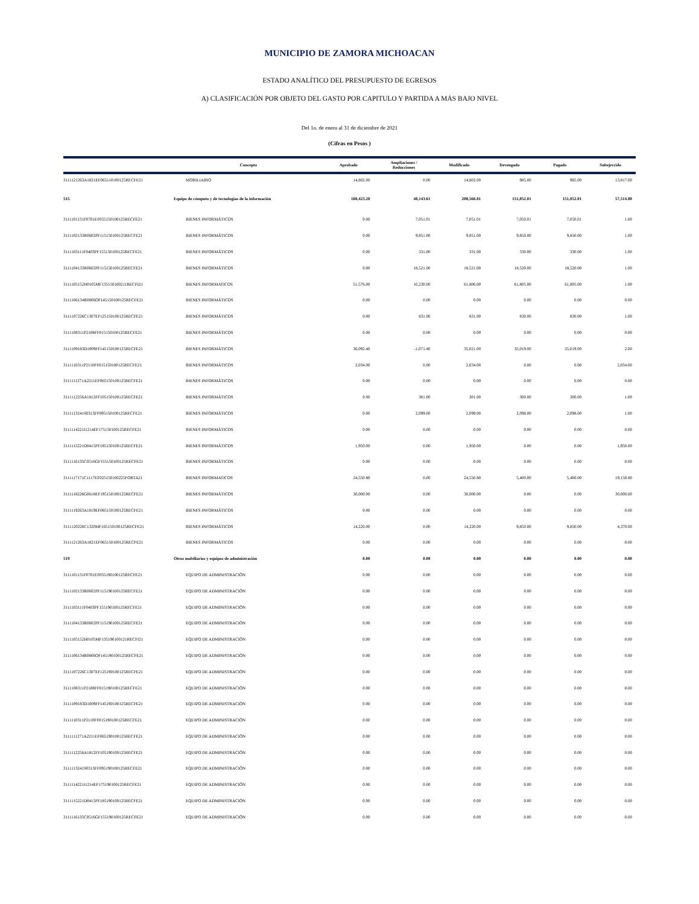MUNICIPIO DE ZAMORA MICHOACAN
ESTADO ANALÍTICO DEL PRESUPUESTO DE EGRESOS
A) CLASIFICACIÓN POR OBJETO DEL GASTO POR CAPITULO Y PARTIDA A MÁS BAJO NIVEL
Del 1o. de enero al 31 de diciembre de 2021
(Cifras en Pesos )
| | Concepto | Aprobado | Ampliaciones / Reducciones | Modificado | Devengado | Pagado | Subejercido |
| --- | --- | --- | --- | --- | --- | --- | --- |
| 3111121263A1821EF065110100125RECFE21 | MOBILIARIO | 14,802.00 | 0.00 | 14,802.00 | 985.00 | 985.00 | 13,817.00 |
| 515 | Equipo de cómputo y de tecnologías de la información | 160,423.20 | 48,143.61 | 208,566.81 | 151,052.01 | 151,052.01 | 57,514.80 |
| 3111101131F0701EF055150100125RECFE21 | BIENES INFORMÁTICOS | 0.00 | 7,051.01 | 7,051.01 | 7,050.01 | 7,050.01 | 1.00 |
| 3111102133R0602PF115150100125RECFE21 | BIENES INFORMÁTICOS | 0.00 | 9,851.00 | 9,851.00 | 9,850.00 | 9,850.00 | 1.00 |
| 3111103111F0403PF155150100125RECFE21 | BIENES INFORMÁTICOS | 0.00 | 331.00 | 331.00 | 330.00 | 330.00 | 1.00 |
| 3111104133R0602PF115150100125RECFE21 | BIENES INFORMÁTICOS | 0.00 | 18,521.00 | 18,521.00 | 18,520.00 | 18,520.00 | 1.00 |
| 3111105152H0105MF135150100211RECFI21 | BIENES INFORMATICOS | 51,576.00 | 10,230.00 | 61,806.00 | 61,805.00 | 61,805.00 | 1.00 |
| 3111106134R0806OF145150100125RECFE21 | BIENES INFORMÁTICOS | 0.00 | 0.00 | 0.00 | 0.00 | 0.00 | 0.00 |
| 3111107226C1307EF125150100125RECFE21 | BIENES INFORMÁTICOS | 0.00 | 831.00 | 831.00 | 830.00 | 830.00 | 1.00 |
| 3111108311P2108FF015150100125RECFE21 | BIENES INFORMÁTICOS | 0.00 | 0.00 | 0.00 | 0.00 | 0.00 | 0.00 |
| 3111109183D1009FF145150100125RECFE21 | BIENES INFORMÁTICOS | 36,092.40 | -1,071.40 | 35,021.00 | 35,019.00 | 35,019.00 | 2.00 |
| 3111110311P2110FF015150100125RECFE21 | BIENES INFORMÁTICOS | 2,034.00 | 0.00 | 2,034.00 | 0.00 | 0.00 | 2,034.00 |
| 3111111271A2211EF065150100125RECFE21 | BIENES INFORMÁTICOS | 0.00 | 0.00 | 0.00 | 0.00 | 0.00 | 0.00 |
| 3111112256A1812FF105150100125RECFE21 | BIENES INFORMÁTICOS | 0.00 | 301.00 | 301.00 | 300.00 | 300.00 | 1.00 |
| 3111113241S0313FF095150100125RECFE21 | BIENES INFORMÁTICOS | 0.00 | 2,099.00 | 2,099.00 | 2,098.00 | 2,098.00 | 1.00 |
| 3111114221I1214EF175150100125RECFE21 | BIENES INFORMÁTICOS | 0.00 | 0.00 | 0.00 | 0.00 | 0.00 | 0.00 |
| 3111115221D0415PF185150100125RECFE21 | BIENES INFORMÁTICOS | 1,950.00 | 0.00 | 1,950.00 | 0.00 | 0.00 | 1,950.00 |
| 3111116135C0516GF155150100125RECFE21 | BIENES INFORMÁTICOS | 0.00 | 0.00 | 0.00 | 0.00 | 0.00 | 0.00 |
| 3111117171C1117EF025150100225FORTA21 | BIENES INFORMATICOS | 24,550.80 | 0.00 | 24,550.80 | 5,400.00 | 5,400.00 | 19,150.80 |
| 3111118226G0618EF195150100125RECFE21 | BIENES INFORMÁTICOS | 30,000.00 | 0.00 | 30,000.00 | 0.00 | 0.00 | 30,000.00 |
| 3111119263A1819EF085150100125RECFE21 | BIENES INFORMÁTICOS | 0.00 | 0.00 | 0.00 | 0.00 | 0.00 | 0.00 |
| 3111120226C1320MF165150100125RECFE21 | BIENES INFORMÁTICOS | 14,220.00 | 0.00 | 14,220.00 | 9,850.00 | 9,850.00 | 4,370.00 |
| 3111121263A1821EF065150100125RECFE21 | BIENES INFORMÁTICOS | 0.00 | 0.00 | 0.00 | 0.00 | 0.00 | 0.00 |
| 519 | Otros mobiliarios y equipos de administración | 0.00 | 0.00 | 0.00 | 0.00 | 0.00 | 0.00 |
| 3111101131F0701EF055190100125RECFE21 | EQUIPO DE ADMINISTRACIÓN | 0.00 | 0.00 | 0.00 | 0.00 | 0.00 | 0.00 |
| 3111102133R0602PF115190100125RECFE21 | EQUIPO DE ADMINISTRACIÓN | 0.00 | 0.00 | 0.00 | 0.00 | 0.00 | 0.00 |
| 3111103111F0403PF155190100125RECFE21 | EQUIPO DE ADMINISTRACIÓN | 0.00 | 0.00 | 0.00 | 0.00 | 0.00 | 0.00 |
| 3111104133R0602PF115190100125RECFE21 | EQUIPO DE ADMINISTRACIÓN | 0.00 | 0.00 | 0.00 | 0.00 | 0.00 | 0.00 |
| 3111105152H0105MF135190100121RECFI21 | EQUIPO DE ADMINISTRACIÓN | 0.00 | 0.00 | 0.00 | 0.00 | 0.00 | 0.00 |
| 3111106134R0806OF145190100125RECFE21 | EQUIPO DE ADMINISTRACIÓN | 0.00 | 0.00 | 0.00 | 0.00 | 0.00 | 0.00 |
| 3111107226C1307EF125190100125RECFE21 | EQUIPO DE ADMINISTRACIÓN | 0.00 | 0.00 | 0.00 | 0.00 | 0.00 | 0.00 |
| 3111108311P2108FF015190100125RECFE21 | EQUIPO DE ADMINISTRACIÓN | 0.00 | 0.00 | 0.00 | 0.00 | 0.00 | 0.00 |
| 3111109183D1009FF145190100125RECFE21 | EQUIPO DE ADMINISTRACIÓN | 0.00 | 0.00 | 0.00 | 0.00 | 0.00 | 0.00 |
| 3111110311P2110FF015190100125RECFE21 | EQUIPO DE ADMINISTRACIÓN | 0.00 | 0.00 | 0.00 | 0.00 | 0.00 | 0.00 |
| 3111111271A2211EF065190100125RECFE21 | EQUIPO DE ADMINISTRACIÓN | 0.00 | 0.00 | 0.00 | 0.00 | 0.00 | 0.00 |
| 3111112256A1812FF105190100125RECFE21 | EQUIPO DE ADMINISTRACIÓN | 0.00 | 0.00 | 0.00 | 0.00 | 0.00 | 0.00 |
| 3111113241S0313FF095190100125RECFE21 | EQUIPO DE ADMINISTRACIÓN | 0.00 | 0.00 | 0.00 | 0.00 | 0.00 | 0.00 |
| 3111114221I1214EF175190100125RECFE21 | EQUIPO DE ADMINISTRACIÓN | 0.00 | 0.00 | 0.00 | 0.00 | 0.00 | 0.00 |
| 3111115221D0415PF185190100125RECFE21 | EQUIPO DE ADMINISTRACIÓN | 0.00 | 0.00 | 0.00 | 0.00 | 0.00 | 0.00 |
| 3111116135C0516GF155190100125RECFE21 | EQUIPO DE ADMINISTRACIÓN | 0.00 | 0.00 | 0.00 | 0.00 | 0.00 | 0.00 |